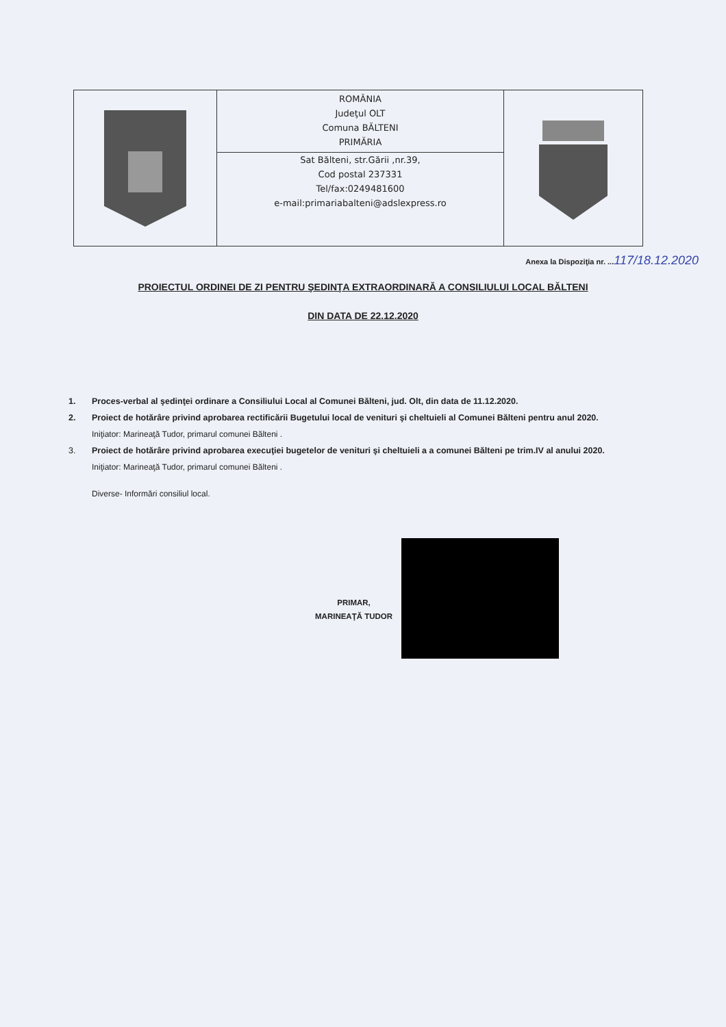ROMÂNIA
Judeţul OLT
Comuna BĂLTENI
PRIMĂRIA
Sat Bălteni, str.Gării ,nr.39,
Cod postal 237331
Tel/fax:0249481600
e-mail:primariabalteni@adslexpress.ro
Anexa la Dispoziţia nr. ...117/18.12.2020
PROIECTUL ORDINEI DE ZI PENTRU ŞEDINŢA EXTRAORDINARĂ A CONSILIULUI LOCAL BĂLTENI
DIN DATA DE 22.12.2020
1. Proces-verbal al şedinţei ordinare a Consiliului Local al Comunei Bălteni, jud. Olt, din data de 11.12.2020.
2. Proiect de hotărâre privind aprobarea rectificării Bugetului local de venituri şi cheltuieli al Comunei Bălteni pentru anul 2020.
Iniţiator: Marineaţă Tudor, primarul comunei Bălteni .
3. Proiect de hotărâre privind aprobarea execuţiei bugetelor de venituri şi cheltuieli a a comunei Bălteni pe trim.IV al anului 2020.
Iniţiator: Marineaţă Tudor, primarul comunei Bălteni .
Diverse- Informări consiliul local.
PRIMAR,
MARINEAŢĂ TUDOR